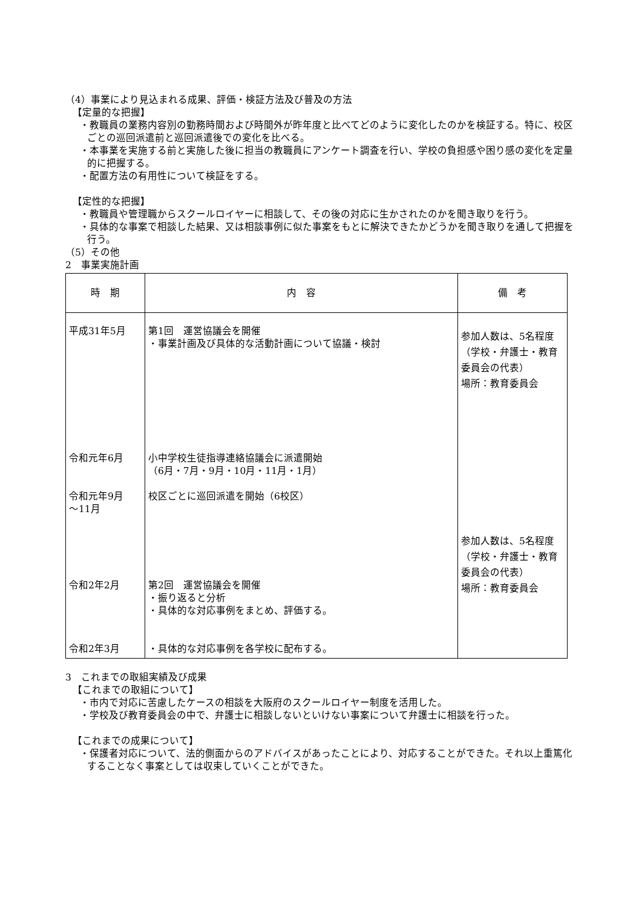（4）事業により見込まれる成果、評価・検証方法及び普及の方法
【定量的な把握】
・教職員の業務内容別の勤務時間および時間外が昨年度と比べてどのように変化したのかを検証する。特に、校区ごとの巡回派遣前と巡回派遣後での変化を比べる。
・本事業を実施する前と実施した後に担当の教職員にアンケート調査を行い、学校の負担感や困り感の変化を定量的に把握する。
・配置方法の有用性について検証をする。
【定性的な把握】
・教職員や管理職からスクールロイヤーに相談して、その後の対応に生かされたのかを聞き取りを行う。
・具体的な事案で相談した結果、又は相談事例に似た事案をもとに解決できたかどうかを聞き取りを通して把握を行う。
（5）その他
2　事業実施計画
| 時 期 | 内 容 | 備 考 |
| --- | --- | --- |
| 平成31年5月 令和元年6月 令和元年9月 ～11月 令和2年2月 令和2年3月 | 第1回 運営協議会を開催 ・事業計画及び具体的な活動計画について協議・検討 小中学校生徒指導連絡協議会に派遣開始 （6月・7月・9月・10月・11月・1月） 校区ごとに巡回派遣を開始（6校区） 第2回 運営協議会を開催 ・振り返ると分析 ・具体的な対応事例をまとめ、評価する。 ・具体的な対応事例を各学校に配布する。 | 参加人数は、5名程度 （学校・弁護士・教育委員会の代表） 場所：教育委員会 参加人数は、5名程度 （学校・弁護士・教育委員会の代表） 場所：教育委員会 |
3　これまでの取組実績及び成果
【これまでの取組について】
・市内で対応に苦慮したケースの相談を大阪府のスクールロイヤー制度を活用した。
・学校及び教育委員会の中で、弁護士に相談しないといけない事案について弁護士に相談を行った。
【これまでの成果について】
・保護者対応について、法的側面からのアドバイスがあったことにより、対応することができた。それ以上重篤化することなく事案としては収束していくことができた。